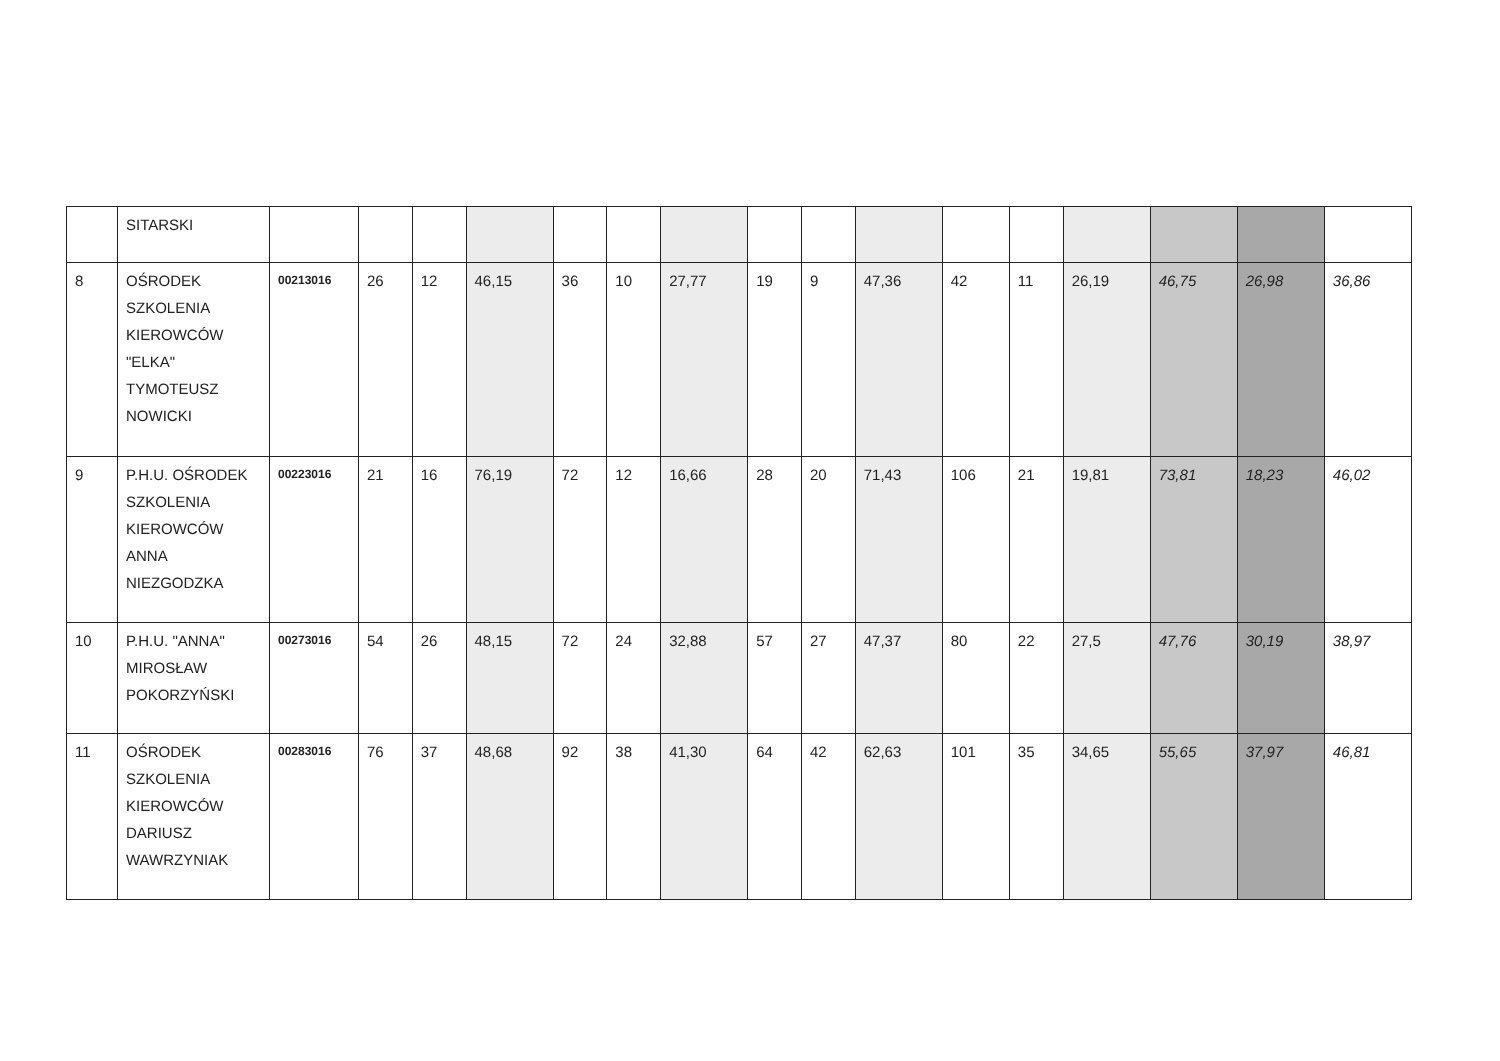| | SITARSKI | | | | | | | | | | | | | | | | |
| 8 | OŚRODEK SZKOLENIA KIEROWCÓW "ELKA" TYMOTEUSZ NOWICKI | 00213016 | 26 | 12 | 46,15 | 36 | 10 | 27,77 | 19 | 9 | 47,36 | 42 | 11 | 26,19 | 46,75 | 26,98 | 36,86 |
| 9 | P.H.U. OŚRODEK SZKOLENIA KIEROWCÓW ANNA NIEZGODZKA | 00223016 | 21 | 16 | 76,19 | 72 | 12 | 16,66 | 28 | 20 | 71,43 | 106 | 21 | 19,81 | 73,81 | 18,23 | 46,02 |
| 10 | P.H.U. "ANNA" MIROSŁAW POKORZYŃSKI | 00273016 | 54 | 26 | 48,15 | 72 | 24 | 32,88 | 57 | 27 | 47,37 | 80 | 22 | 27,5 | 47,76 | 30,19 | 38,97 |
| 11 | OŚRODEK SZKOLENIA KIEROWCÓW DARIUSZ WAWRZYNIAK | 00283016 | 76 | 37 | 48,68 | 92 | 38 | 41,30 | 64 | 42 | 62,63 | 101 | 35 | 34,65 | 55,65 | 37,97 | 46,81 |